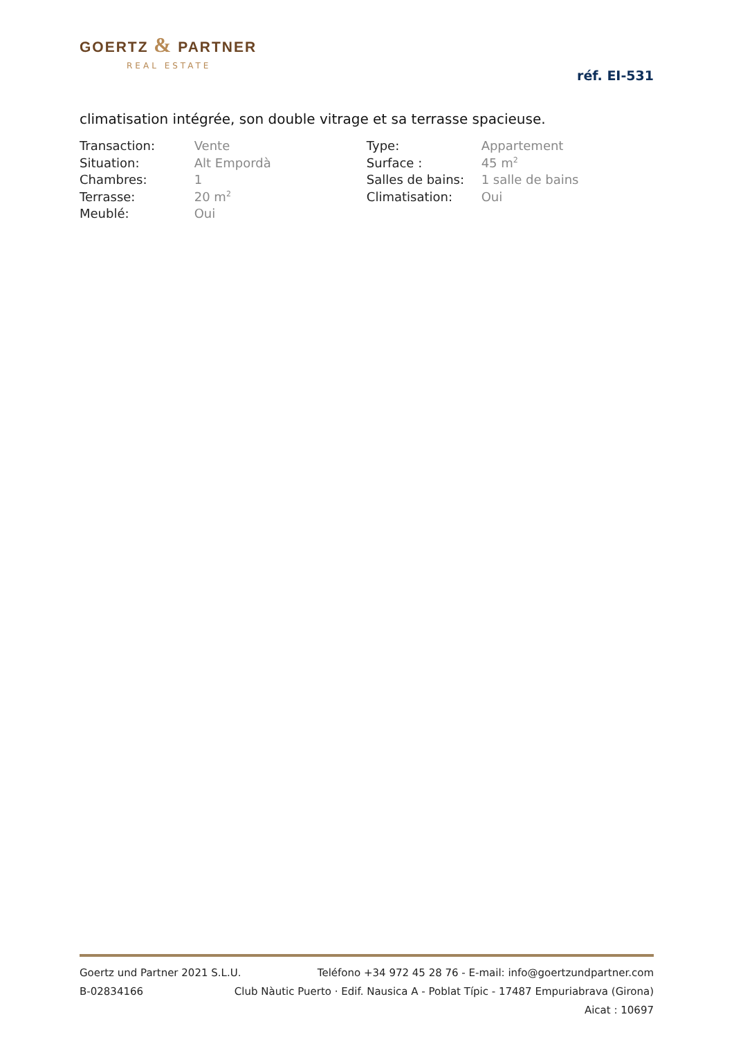GOERTZ & PARTNER
REAL ESTATE
réf. EI-531
climatisation intégrée, son double vitrage et sa terrasse spacieuse.
| Transaction: | Vente | Type: | Appartement |
| Situation: | Alt Empordà | Surface : | 45 m<sup>2</sup> |
| Chambres: | 1 | Salles de bains: | 1 salle de bains |
| Terrasse: | 20 m<sup>2</sup> | Climatisation: | Oui |
| Meublé: | Oui | | |
Goertz und Partner 2021 S.L.U. Teléfono +34 972 45 28 76 - E-mail: info@goertzundpartner.com
B-02834166 Club Nàutic Puerto · Edif. Nausica A - Poblat Típic - 17487 Empuriabrava (Girona)
Aicat : 10697